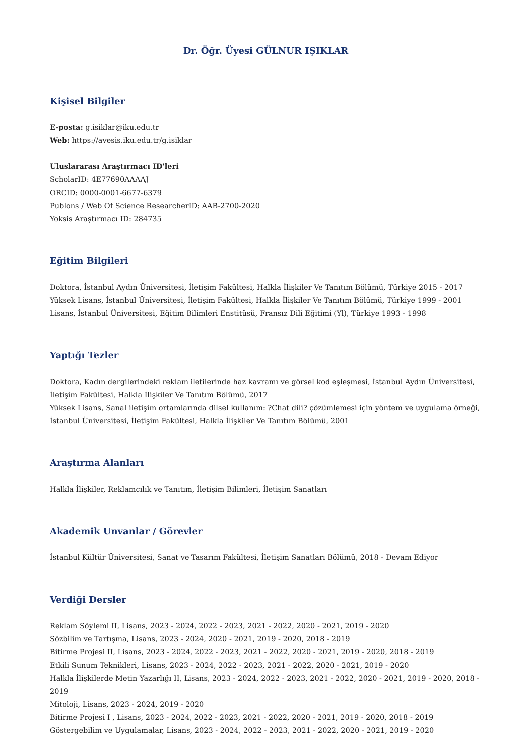Dr. Öğr. Üyesi GÜLNUR IŞIKLAR
Kişisel Bilgiler
E-posta: g.isiklar@iku.edu.tr
Web: https://avesis.iku.edu.tr/g.isiklar
Uluslararası Araştırmacı ID'leri
ScholarID: 4E77690AAAAJ
ORCID: 0000-0001-6677-6379
Publons / Web Of Science ResearcherID: AAB-2700-2020
Yoksis Araştırmacı ID: 284735
Eğitim Bilgileri
Doktora, İstanbul Aydın Üniversitesi, İletişim Fakültesi, Halkla İlişkiler Ve Tanıtım Bölümü, Türkiye 2015 - 2017
Yüksek Lisans, İstanbul Üniversitesi, İletişim Fakültesi, Halkla İlişkiler Ve Tanıtım Bölümü, Türkiye 1999 - 2001
Lisans, İstanbul Üniversitesi, Eğitim Bilimleri Enstitüsü, Fransız Dili Eğitimi (Yl), Türkiye 1993 - 1998
Yaptığı Tezler
Doktora, Kadın dergilerindeki reklam iletilerinde haz kavramı ve görsel kod eşleşmesi, İstanbul Aydın Üniversitesi, İletişim Fakültesi, Halkla İlişkiler Ve Tanıtım Bölümü, 2017
Yüksek Lisans, Sanal iletişim ortamlarında dilsel kullanım: ?Chat dili? çözümlemesi için yöntem ve uygulama örneği, İstanbul Üniversitesi, İletişim Fakültesi, Halkla İlişkiler Ve Tanıtım Bölümü, 2001
Araştırma Alanları
Halkla İlişkiler, Reklamcılık ve Tanıtım, İletişim Bilimleri, İletişim Sanatları
Akademik Unvanlar / Görevler
İstanbul Kültür Üniversitesi, Sanat ve Tasarım Fakültesi, İletişim Sanatları Bölümü, 2018 - Devam Ediyor
Verdiği Dersler
Reklam Söylemi II, Lisans, 2023 - 2024, 2022 - 2023, 2021 - 2022, 2020 - 2021, 2019 - 2020
Sözbilim ve Tartışma, Lisans, 2023 - 2024, 2020 - 2021, 2019 - 2020, 2018 - 2019
Bitirme Projesi II, Lisans, 2023 - 2024, 2022 - 2023, 2021 - 2022, 2020 - 2021, 2019 - 2020, 2018 - 2019
Etkili Sunum Teknikleri, Lisans, 2023 - 2024, 2022 - 2023, 2021 - 2022, 2020 - 2021, 2019 - 2020
Halkla İlişkilerde Metin Yazarlığı II, Lisans, 2023 - 2024, 2022 - 2023, 2021 - 2022, 2020 - 2021, 2019 - 2020, 2018 - 2019
Mitoloji, Lisans, 2023 - 2024, 2019 - 2020
Bitirme Projesi I , Lisans, 2023 - 2024, 2022 - 2023, 2021 - 2022, 2020 - 2021, 2019 - 2020, 2018 - 2019
Göstergebilim ve Uygulamalar, Lisans, 2023 - 2024, 2022 - 2023, 2021 - 2022, 2020 - 2021, 2019 - 2020